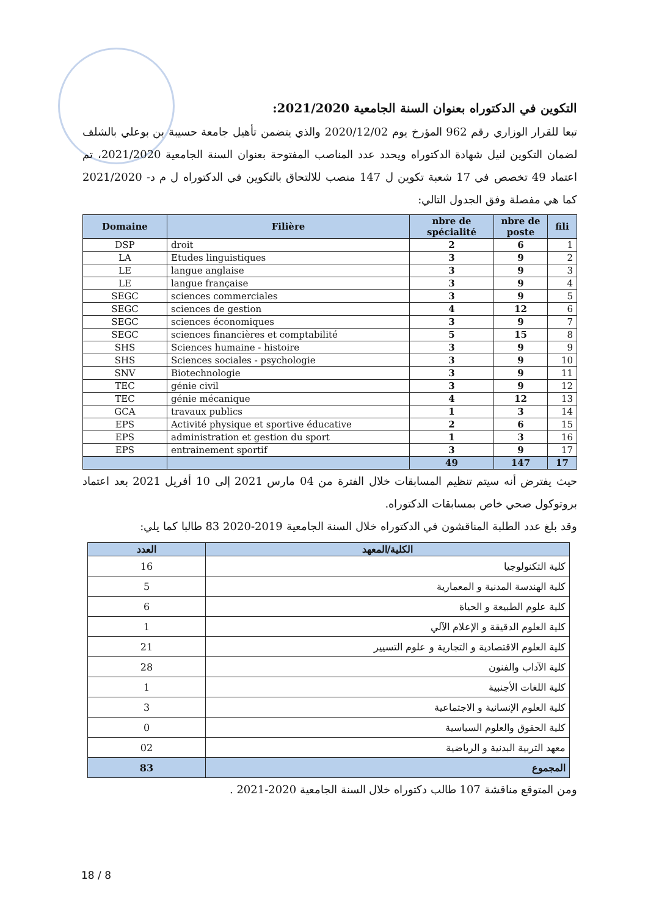التكوين في الدكتوراه بعنوان السنة الجامعية 2021/2020:
تبعا للقرار الوزاري رقم 962 المؤرخ يوم 2020/12/02 والذي يتضمن تأهيل جامعة حسيبة بن بوعلي بالشلف لضمان التكوين لنيل شهادة الدكتوراه ويحدد عدد المناصب المفتوحة بعنوان السنة الجامعية 2021/2020، تم اعتماد 49 تخصص في 17 شعبة تكوين ل 147 منصب للالتحاق بالتكوين في الدكتوراه ل م د- 2021/2020 كما هي مفصلة وفق الجدول التالي:
| Domaine | Filière | nbre de spécialité | nbre de poste | fili |
| --- | --- | --- | --- | --- |
| DSP | droit | 2 | 6 | 1 |
| LA | Etudes linguistiques | 3 | 9 | 2 |
| LE | langue anglaise | 3 | 9 | 3 |
| LE | langue française | 3 | 9 | 4 |
| SEGC | sciences commerciales | 3 | 9 | 5 |
| SEGC | sciences de gestion | 4 | 12 | 6 |
| SEGC | sciences économiques | 3 | 9 | 7 |
| SEGC | sciences financières et comptabilité | 5 | 15 | 8 |
| SHS | Sciences humaine - histoire | 3 | 9 | 9 |
| SHS | Sciences sociales - psychologie | 3 | 9 | 10 |
| SNV | Biotechnologie | 3 | 9 | 11 |
| TEC | génie civil | 3 | 9 | 12 |
| TEC | génie mécanique | 4 | 12 | 13 |
| GCA | travaux publics | 1 | 3 | 14 |
| EPS | Activité physique et sportive éducative | 2 | 6 | 15 |
| EPS | administration et gestion du sport | 1 | 3 | 16 |
| EPS | entrainement sportif | 3 | 9 | 17 |
| | | 49 | 147 | 17 |
حيث يفترض أنه سيتم تنظيم المسابقات خلال الفترة من 04 مارس 2021 إلى 10 أفريل 2021 بعد اعتماد بروتوكول صحي خاص بمسابقات الدكتوراه.
وقد بلغ عدد الطلبة المناقشون في الدكتوراه خلال السنة الجامعية 2019-2020 83 طالبا كما يلي:
| الكلية/المعهد | العدد |
| --- | --- |
| كلية التكنولوجيا | 16 |
| كلية الهندسة المدنية و المعمارية | 5 |
| كلية علوم الطبيعة و الحياة | 6 |
| كلية العلوم الدقيقة و الإعلام الآلي | 1 |
| كلية العلوم الاقتصادية و التجارية و علوم التسيير | 21 |
| كلية الآداب والفنون | 28 |
| كلية اللغات الأجنبية | 1 |
| كلية العلوم الإنسانية و الاجتماعية | 3 |
| كلية الحقوق والعلوم السياسية | 0 |
| معهد التربية البدنية و الرياضية | 02 |
| المجموع | 83 |
ومن المتوقع مناقشة 107 طالب دكتوراه خلال السنة الجامعية 2020-2021 .
18 / 8